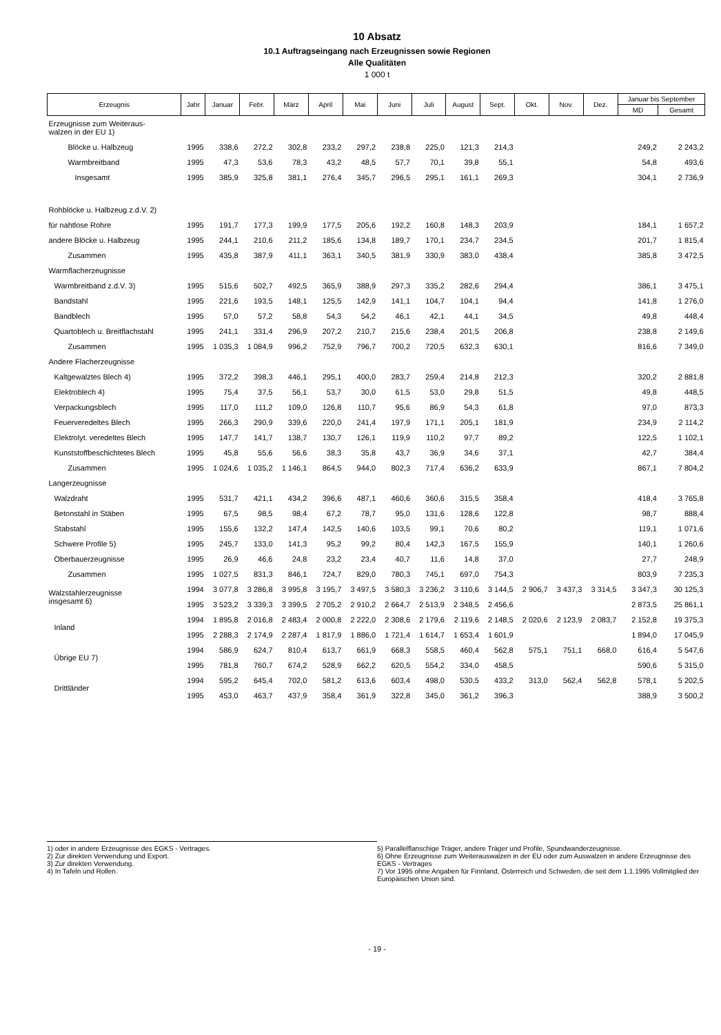10 Absatz
10.1 Auftragseingang nach Erzeugnissen sowie Regionen
Alle Qualitäten
1 000 t
| Erzeugnis | Jahr | Januar | Febr. | März | April | Mai | Juni | Juli | August | Sept. | Okt. | Nov. | Dez. | Januar bis September | |
| --- | --- | --- | --- | --- | --- | --- | --- | --- | --- | --- | --- | --- | --- | --- | --- |
| | | | | | | | | | | | | | | MD | Gesamt |
| Erzeugnisse zum Weiteraus- walzen in der EU 1) | | | | | | | | | | | | | | | |
| Blöcke u. Halbzeug | 1995 | 338,6 | 272,2 | 302,8 | 233,2 | 297,2 | 238,8 | 225,0 | 121,3 | 214,3 | | | | 249,2 | 2 243,2 |
| Warmbreitband | 1995 | 47,3 | 53,6 | 78,3 | 43,2 | 48,5 | 57,7 | 70,1 | 39,8 | 55,1 | | | | 54,8 | 493,6 |
| Insgesamt | 1995 | 385,9 | 325,8 | 381,1 | 276,4 | 345,7 | 296,5 | 295,1 | 161,1 | 269,3 | | | | 304,1 | 2 736,9 |
| Rohblöcke u. Halbzeug z.d.V. 2) | | | | | | | | | | | | | | | |
| für nahtlose Rohre | 1995 | 191,7 | 177,3 | 199,9 | 177,5 | 205,6 | 192,2 | 160,8 | 148,3 | 203,9 | | | | 184,1 | 1 657,2 |
| andere Blöcke u. Halbzeug | 1995 | 244,1 | 210,6 | 211,2 | 185,6 | 134,8 | 189,7 | 170,1 | 234,7 | 234,5 | | | | 201,7 | 1 815,4 |
| Zusammen | 1995 | 435,8 | 387,9 | 411,1 | 363,1 | 340,5 | 381,9 | 330,9 | 383,0 | 438,4 | | | | 385,8 | 3 472,5 |
| Warmflacherzeugnisse | | | | | | | | | | | | | | | |
| Warmbreitband z.d.V. 3) | 1995 | 515,6 | 502,7 | 492,5 | 365,9 | 388,9 | 297,3 | 335,2 | 282,6 | 294,4 | | | | 386,1 | 3 475,1 |
| Bandstahl | 1995 | 221,6 | 193,5 | 148,1 | 125,5 | 142,9 | 141,1 | 104,7 | 104,1 | 94,4 | | | | 141,8 | 1 276,0 |
| Bandblech | 1995 | 57,0 | 57,2 | 58,8 | 54,3 | 54,2 | 46,1 | 42,1 | 44,1 | 34,5 | | | | 49,8 | 448,4 |
| Quartoblech u. Breitflachstahl | 1995 | 241,1 | 331,4 | 296,9 | 207,2 | 210,7 | 215,6 | 238,4 | 201,5 | 206,8 | | | | 238,8 | 2 149,6 |
| Zusammen | 1995 | 1 035,3 | 1 084,9 | 996,2 | 752,9 | 796,7 | 700,2 | 720,5 | 632,3 | 630,1 | | | | 816,6 | 7 349,0 |
| Andere Flacherzeugnisse | | | | | | | | | | | | | | | |
| Kaltgewalztes Blech 4) | 1995 | 372,2 | 398,3 | 446,1 | 295,1 | 400,0 | 283,7 | 259,4 | 214,8 | 212,3 | | | | 320,2 | 2 881,8 |
| Elektroblech 4) | 1995 | 75,4 | 37,5 | 56,1 | 53,7 | 30,0 | 61,5 | 53,0 | 29,8 | 51,5 | | | | 49,8 | 448,5 |
| Verpackungsblech | 1995 | 117,0 | 111,2 | 109,0 | 126,8 | 110,7 | 95,6 | 86,9 | 54,3 | 61,8 | | | | 97,0 | 873,3 |
| Feuerveredeltes Blech | 1995 | 266,3 | 290,9 | 339,6 | 220,0 | 241,4 | 197,9 | 171,1 | 205,1 | 181,9 | | | | 234,9 | 2 114,2 |
| Elektrolyt. veredeltes Blech | 1995 | 147,7 | 141,7 | 138,7 | 130,7 | 126,1 | 119,9 | 110,2 | 97,7 | 89,2 | | | | 122,5 | 1 102,1 |
| Kunststoffbeschichtetes Blech | 1995 | 45,8 | 55,6 | 56,6 | 38,3 | 35,8 | 43,7 | 36,9 | 34,6 | 37,1 | | | | 42,7 | 384,4 |
| Zusammen | 1995 | 1 024,6 | 1 035,2 | 1 146,1 | 864,5 | 944,0 | 802,3 | 717,4 | 636,2 | 633,9 | | | | 867,1 | 7 804,2 |
| Langerzeugnisse | | | | | | | | | | | | | | | |
| Walzdraht | 1995 | 531,7 | 421,1 | 434,2 | 396,6 | 487,1 | 460,6 | 360,6 | 315,5 | 358,4 | | | | 418,4 | 3 765,8 |
| Betonstahl in Stäben | 1995 | 67,5 | 98,5 | 98,4 | 67,2 | 78,7 | 95,0 | 131,6 | 128,6 | 122,8 | | | | 98,7 | 888,4 |
| Stabstahl | 1995 | 155,6 | 132,2 | 147,4 | 142,5 | 140,6 | 103,5 | 99,1 | 70,6 | 80,2 | | | | 119,1 | 1 071,6 |
| Schwere Profile 5) | 1995 | 245,7 | 133,0 | 141,3 | 95,2 | 99,2 | 80,4 | 142,3 | 167,5 | 155,9 | | | | 140,1 | 1 260,6 |
| Oberbauerzeugnisse | 1995 | 26,9 | 46,6 | 24,8 | 23,2 | 23,4 | 40,7 | 11,6 | 14,8 | 37,0 | | | | 27,7 | 248,9 |
| Zusammen | 1995 | 1 027,5 | 831,3 | 846,1 | 724,7 | 829,0 | 780,3 | 745,1 | 697,0 | 754,3 | | | | 803,9 | 7 235,3 |
| Walzstahlerzeugnisse insgesamt 6) | 1994 | 3 077,8 | 3 286,8 | 3 995,8 | 3 195,7 | 3 497,5 | 3 580,3 | 3 236,2 | 3 110,6 | 3 144,5 | 2 906,7 | 3 437,3 | 3 314,5 | 3 347,3 | 30 125,3 |
| | 1995 | 3 523,2 | 3 339,3 | 3 399,5 | 2 705,2 | 2 910,2 | 2 664,7 | 2 513,9 | 2 348,5 | 2 456,6 | | | | 2 873,5 | 25 861,1 |
| Inland | 1994 | 1 895,8 | 2 016,8 | 2 483,4 | 2 000,8 | 2 222,0 | 2 308,6 | 2 179,6 | 2 119,6 | 2 148,5 | 2 020,6 | 2 123,9 | 2 083,7 | 2 152,8 | 19 375,3 |
| | 1995 | 2 288,3 | 2 174,9 | 2 287,4 | 1 817,9 | 1 886,0 | 1 721,4 | 1 614,7 | 1 653,4 | 1 601,9 | | | | 1 894,0 | 17 045,9 |
| Übrige EU 7) | 1994 | 586,9 | 624,7 | 810,4 | 613,7 | 661,9 | 668,3 | 558,5 | 460,4 | 562,8 | 575,1 | 751,1 | 668,0 | 616,4 | 5 547,6 |
| | 1995 | 781,8 | 760,7 | 674,2 | 528,9 | 662,2 | 620,5 | 554,2 | 334,0 | 458,5 | | | | 590,6 | 5 315,0 |
| Drittländer | 1994 | 595,2 | 645,4 | 702,0 | 581,2 | 613,6 | 603,4 | 498,0 | 530,5 | 433,2 | 313,0 | 562,4 | 562,8 | 578,1 | 5 202,5 |
| | 1995 | 453,0 | 463,7 | 437,9 | 358,4 | 361,9 | 322,8 | 345,0 | 361,2 | 396,3 | | | | 388,9 | 3 500,2 |
1) oder in andere Erzeugnisse des EGKS - Vertrages.
2) Zur direkten Verwendung und Export.
3) Zur direkten Verwendung.
4) In Tafeln und Rollen.
5) Parallelflanschige Träger, andere Träger und Profile, Spundwanderzeugnisse.
6) Ohne Erzeugnisse zum Weiterauswalzen in der EU oder zum Auswalzen in andere Erzeugnisse des EGKS - Vertrages
7) Vor 1995 ohne Angaben für Finnland, Österreich und Schweden, die seit dem 1.1.1995 Vollmitglied der Europäischen Union sind.
- 19 -